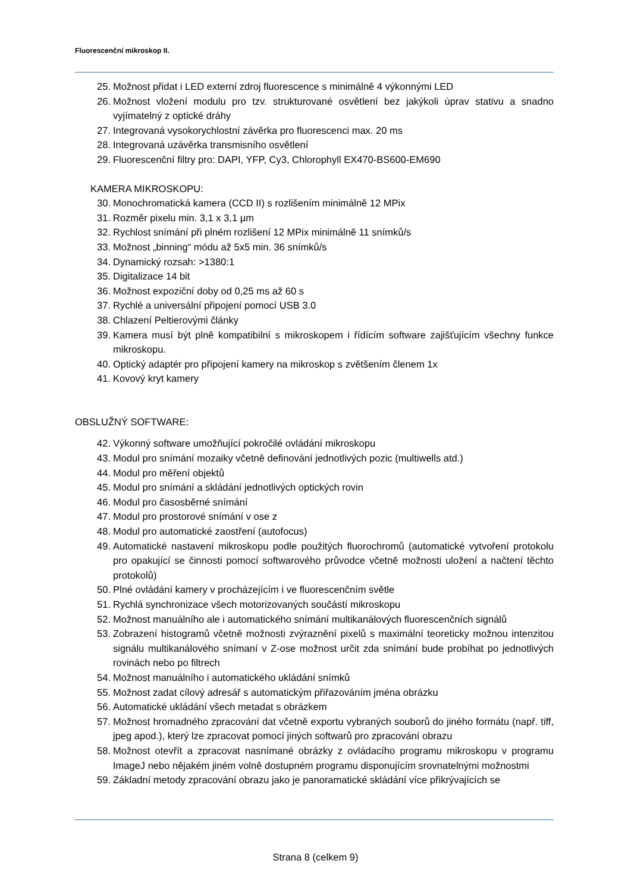Fluorescenční mikroskop II.
25. Možnost přidat i LED externí zdroj fluorescence s minimálně 4 výkonnými LED
26. Možnost vložení modulu pro tzv. strukturované osvětlení bez jakýkoli úprav stativu a snadno vyjímatelný z optické dráhy
27. Integrovaná vysokorychlostní závěrka pro fluorescenci max. 20 ms
28. Integrovaná uzávěrka transmisního osvětlení
29. Fluorescenční filtry pro: DAPI, YFP, Cy3, Chlorophyll EX470-BS600-EM690
KAMERA MIKROSKOPU:
30. Monochromatická kamera (CCD II) s rozlišením minimálně 12 MPix
31. Rozměr pixelu min. 3,1 x 3,1 µm
32. Rychlost snímání při plném rozlišení 12 MPix minimálně 11 snímků/s
33. Možnost „binning“ módu až 5x5 min. 36 snímků/s
34. Dynamický rozsah: >1380:1
35. Digitalizace 14 bit
36. Možnost expoziční doby od 0,25 ms až 60 s
37. Rychlé a universální připojení pomocí USB 3.0
38. Chlazení Peltierovými články
39. Kamera musí být plně kompatibilní s mikroskopem i řídícím software zajišťujícím všechny funkce mikroskopu.
40. Optický adaptér pro připojení kamery na mikroskop s zvětšením členem 1x
41. Kovový kryt kamery
OBSLUŽNÝ SOFTWARE:
42. Výkonný software umožňující pokročilé ovládání mikroskopu
43. Modul pro snímání mozaiky včetně definování jednotlivých pozic (multiwells atd.)
44. Modul pro měření objektů
45. Modul pro snímání a skládání jednotlivých optických rovin
46. Modul pro časosběrné snímání
47. Modul pro prostorové snímání v ose z
48. Modul pro automatické zaostření (autofocus)
49. Automatické nastavení mikroskopu podle použitých fluorochromů (automatické vytvoření protokolu pro opakující se činnosti pomocí softwarového průvodce včetně možnosti uložení a načtení těchto protokolů)
50. Plné ovládání kamery v procházejícím i ve fluorescenčním světle
51. Rychlá synchronizace všech motorizovaných součástí mikroskopu
52. Možnost manuálního ale i automatického snímání multikanálových fluorescenčních signálů
53. Zobrazení histogramů včetně možnosti zvýraznění pixelů s maximální teoreticky možnou intenzitou signálu multikanálového snímaní v Z-ose možnost určit zda snímání bude probíhat po jednotlivých rovinách nebo po filtrech
54. Možnost manuálního i automatického ukládání snímků
55. Možnost zadat cílový adresář s automatickým přiřazováním jména obrázku
56. Automatické ukládání všech metadat s obrázkem
57. Možnost hromadného zpracování dat včetně exportu vybraných souborů do jiného formátu (např. tiff, jpeg apod.), který lze zpracovat pomocí jiných softwarů pro zpracování obrazu
58. Možnost otevřít a zpracovat nasnímané obrázky z ovládacího programu mikroskopu v programu ImageJ nebo nějakém jiném volně dostupném programu disponujícím srovnatelnými možnostmi
59. Základní metody zpracování obrazu jako je panoramatické skládání více přikrývajících se
Strana 8 (celkem 9)